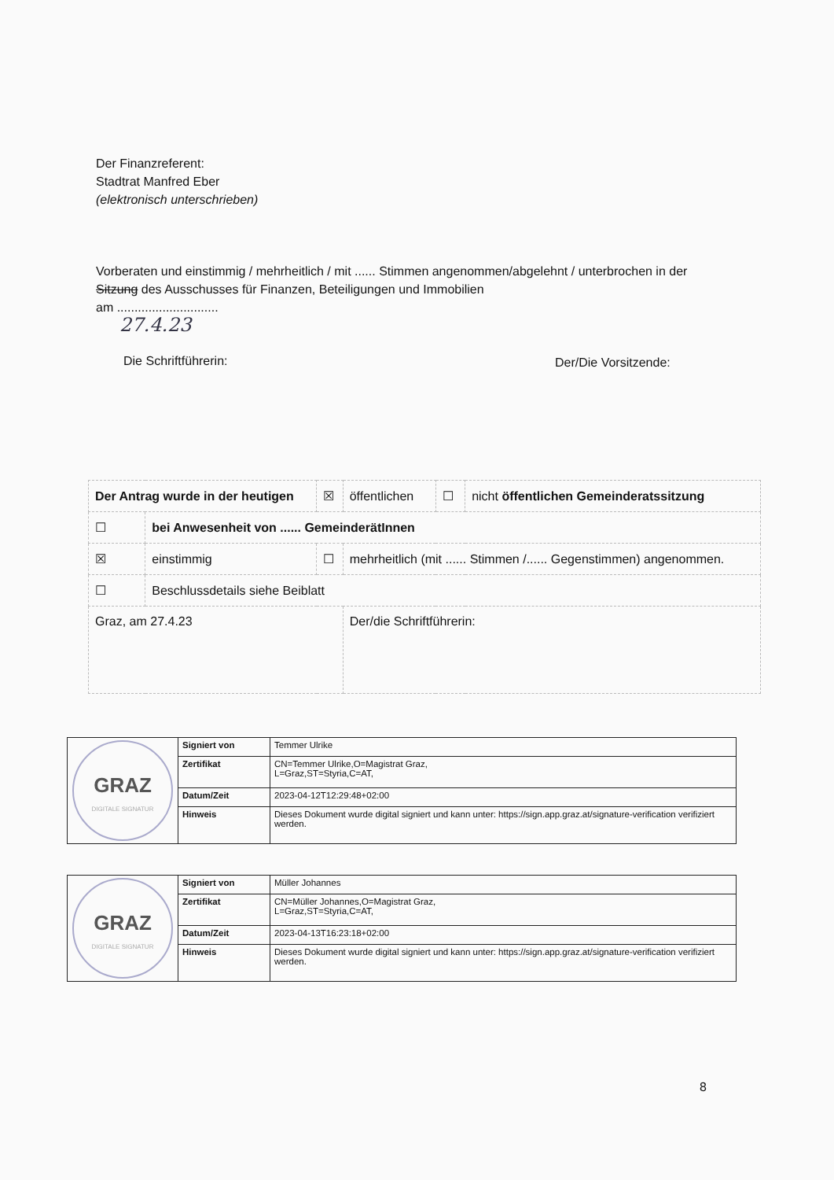Der Finanzreferent:
Stadtrat Manfred Eber
(elektronisch unterschrieben)
Vorberaten und einstimmig / mehrheitlich / mit ...... Stimmen angenommen/abgelehnt / unterbrochen in der Sitzung des Ausschusses für Finanzen, Beteiligungen und Immobilien
am .............................
27.4.23
Die Schriftführerin: Der/Die Vorsitzende:
| Der Antrag wurde in der heutigen | | ☒ | öffentlichen | ☐ | nicht öffentlichen Gemeinderatssitzung |
| ☐ | bei Anwesenheit von ...... GemeinderätInnen | | | | |
| ☒ | einstimmig | ☐ | mehrheitlich (mit ...... Stimmen /...... Gegenstimmen) angenommen. | | |
| ☐ | Beschlussdetails siehe Beiblatt | | | | |
| Graz, am 27.4.23 | | | Der/die Schriftführerin: | | |
| GRAZ DIGITALE SIGNATUR | Signiert von | Temmer Ulrike |
| | Zertifikat | CN=Temmer Ulrike,O=Magistrat Graz, L=Graz,ST=Styria,C=AT, |
| | Datum/Zeit | 2023-04-12T12:29:48+02:00 |
| | Hinweis | Dieses Dokument wurde digital signiert und kann unter: https://sign.app.graz.at/signature-verification verifiziert werden. |
| GRAZ DIGITALE SIGNATUR | Signiert von | Müller Johannes |
| | Zertifikat | CN=Müller Johannes,O=Magistrat Graz, L=Graz,ST=Styria,C=AT, |
| | Datum/Zeit | 2023-04-13T16:23:18+02:00 |
| | Hinweis | Dieses Dokument wurde digital signiert und kann unter: https://sign.app.graz.at/signature-verification verifiziert werden. |
8